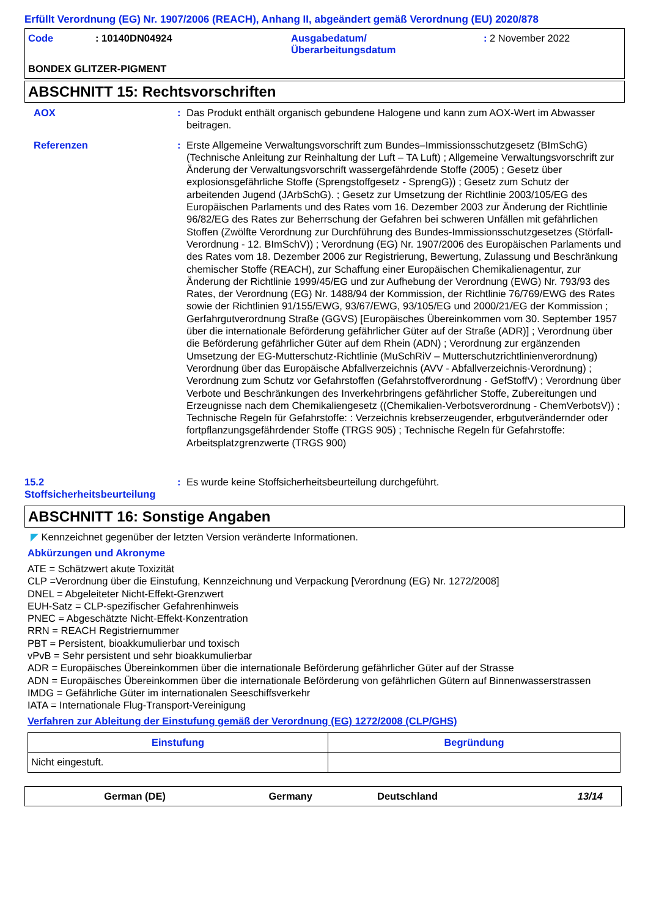Erfüllt Verordnung (EG) Nr. 1907/2006 (REACH), Anhang II, abgeändert gemäß Verordnung (EU) 2020/878
Code : 10140DN04924 Ausgabedatum/
Überarbeitungsdatum
: 2 November 2022
BONDEX GLITZER-PIGMENT
ABSCHNITT 15: Rechtsvorschriften
AOX : Das Produkt enthält organisch gebundene Halogene und kann zum AOX-Wert im Abwasser beitragen.
Referenzen : Erste Allgemeine Verwaltungsvorschrift zum Bundes–Immissionsschutzgesetz (BImSchG) (Technische Anleitung zur Reinhaltung der Luft – TA Luft) ; Allgemeine Verwaltungsvorschrift zur Änderung der Verwaltungsvorschrift wassergefährdende Stoffe (2005) ; Gesetz über explosionsgefährliche Stoffe (Sprengstoffgesetz - SprengG)) ; Gesetz zum Schutz der arbeitenden Jugend (JArbSchG). ; Gesetz zur Umsetzung der Richtlinie 2003/105/EG des Europäischen Parlaments und des Rates vom 16. Dezember 2003 zur Änderung der Richtlinie 96/82/EG des Rates zur Beherrschung der Gefahren bei schweren Unfällen mit gefährlichen Stoffen (Zwölfte Verordnung zur Durchführung des Bundes-Immissionsschutzgesetzes (Störfall-Verordnung - 12. BImSchV)) ; Verordnung (EG) Nr. 1907/2006 des Europäischen Parlaments und des Rates vom 18. Dezember 2006 zur Registrierung, Bewertung, Zulassung und Beschränkung chemischer Stoffe (REACH), zur Schaffung einer Europäischen Chemikalienagentur, zur Änderung der Richtlinie 1999/45/EG und zur Aufhebung der Verordnung (EWG) Nr. 793/93 des Rates, der Verordnung (EG) Nr. 1488/94 der Kommission, der Richtlinie 76/769/EWG des Rates sowie der Richtlinien 91/155/EWG, 93/67/EWG, 93/105/EG und 2000/21/EG der Kommission ; Gerfahrgutverordnung Straße (GGVS) [Europäisches Übereinkommen vom 30. September 1957 über die internationale Beförderung gefährlicher Güter auf der Straße (ADR)] ; Verordnung über die Beförderung gefährlicher Güter auf dem Rhein (ADN) ; Verordnung zur ergänzenden Umsetzung der EG-Mutterschutz-Richtlinie (MuSchRiV – Mutterschutzrichtlinienverordnung) Verordnung über das Europäische Abfallverzeichnis (AVV - Abfallverzeichnis-Verordnung) ; Verordnung zum Schutz vor Gefahrstoffen (Gefahrstoffverordnung - GefStoffV) ; Verordnung über Verbote und Beschränkungen des Inverkehrbringens gefährlicher Stoffe, Zubereitungen und Erzeugnisse nach dem Chemikaliengesetz ((Chemikalien-Verbotsverordnung - ChemVerbotsV)) ; Technische Regeln für Gefahrstoffe: : Verzeichnis krebserzeugender, erbgutverändernder oder fortpflanzungsgefährdender Stoffe (TRGS 905) ; Technische Regeln für Gefahrstoffe: Arbeitsplatzgrenzwerte (TRGS 900)
15.2
Stoffsicherheitsbeurteilung
: Es wurde keine Stoffsicherheitsbeurteilung durchgeführt.
ABSCHNITT 16: Sonstige Angaben
◤ Kennzeichnet gegenüber der letzten Version veränderte Informationen.
Abkürzungen und Akronyme
ATE = Schätzwert akute Toxizität
CLP =Verordnung über die Einstufung, Kennzeichnung und Verpackung [Verordnung (EG) Nr. 1272/2008]
DNEL = Abgeleiteter Nicht-Effekt-Grenzwert
EUH-Satz = CLP-spezifischer Gefahrenhinweis
PNEC = Abgeschätzte Nicht-Effekt-Konzentration
RRN = REACH Registriernummer
PBT = Persistent, bioakkumulierbar und toxisch
vPvB = Sehr persistent und sehr bioakkumulierbar
ADR = Europäisches Übereinkommen über die internationale Beförderung gefährlicher Güter auf der Strasse
ADN = Europäisches Übereinkommen über die internationale Beförderung von gefährlichen Gütern auf Binnenwasserstrassen
IMDG = Gefährliche Güter im internationalen Seeschiffsverkehr
IATA = Internationale Flug-Transport-Vereinigung
Verfahren zur Ableitung der Einstufung gemäß der Verordnung (EG) 1272/2008 (CLP/GHS)
| Einstufung | Begründung |
| --- | --- |
| Nicht eingestuft. | |
German (DE) Germany Deutschland 13/14